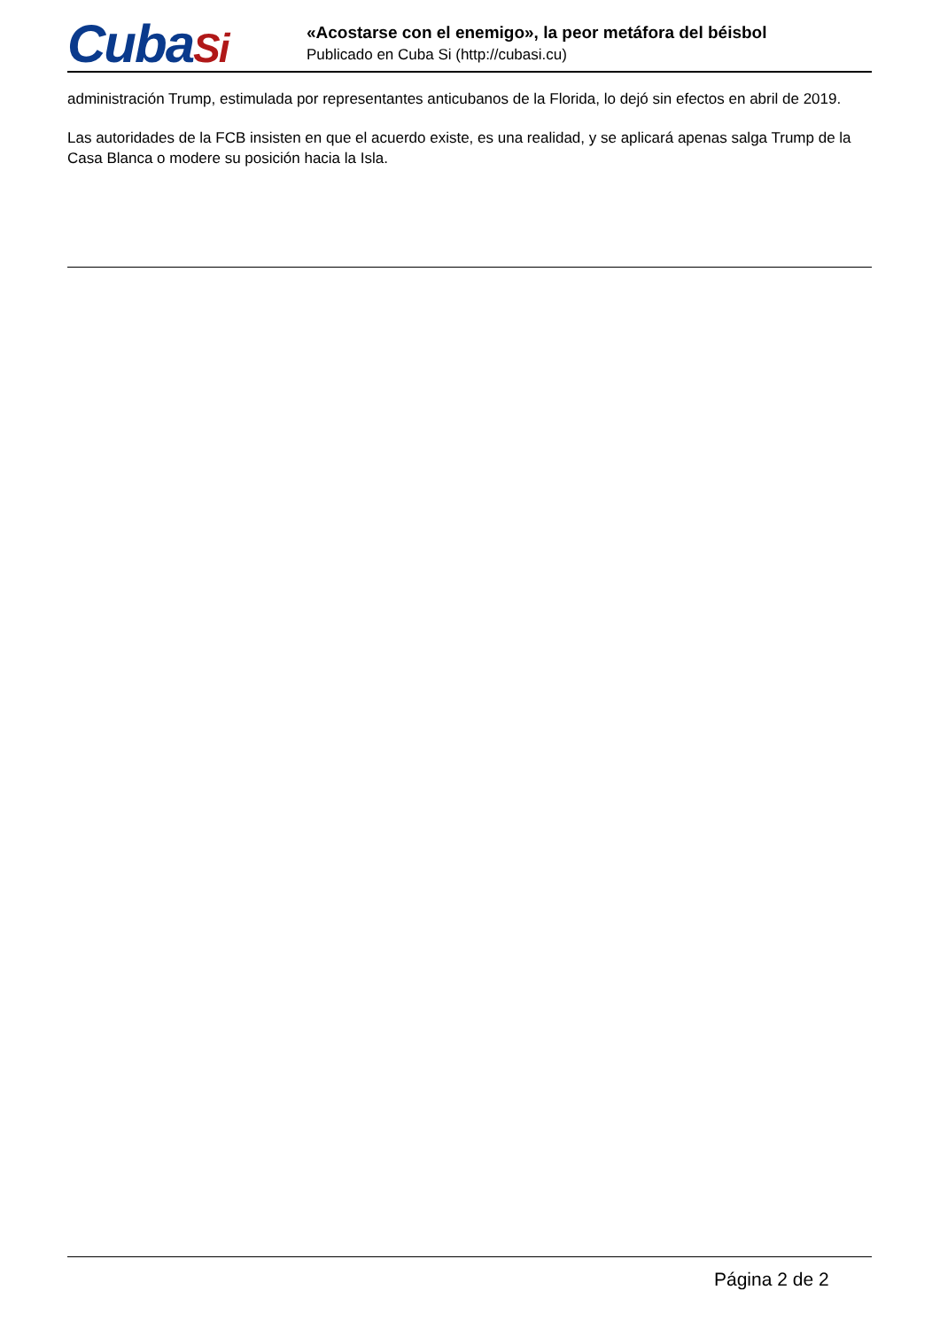CubaSi
«Acostarse con el enemigo», la peor metáfora del béisbol
Publicado en Cuba Si (http://cubasi.cu)
administración Trump, estimulada por representantes anticubanos de la Florida, lo dejó sin efectos en abril de 2019.
Las autoridades de la FCB insisten en que el acuerdo existe, es una realidad, y se aplicará apenas salga Trump de la Casa Blanca o modere su posición hacia la Isla.
Página 2 de 2